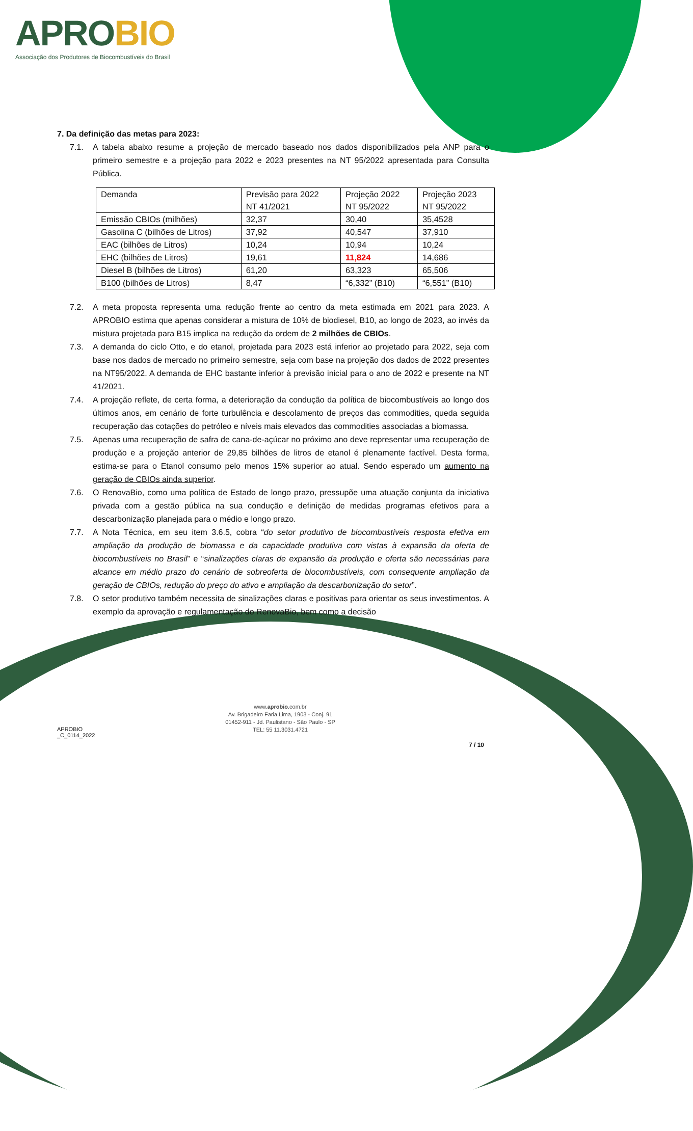APROBIO
Associação dos Produtores de Biocombustíveis do Brasil
7. Da definição das metas para 2023:
7.1. A tabela abaixo resume a projeção de mercado baseado nos dados disponibilizados pela ANP para o primeiro semestre e a projeção para 2022 e 2023 presentes na NT 95/2022 apresentada para Consulta Pública.
| Demanda | Previsão para 2022 NT 41/2021 | Projeção 2022 NT 95/2022 | Projeção 2023 NT 95/2022 |
| Emissão CBIOs (milhões) | 32,37 | 30,40 | 35,4528 |
| Gasolina C (bilhões de Litros) | 37,92 | 40,547 | 37,910 |
| EAC (bilhões de Litros) | 10,24 | 10,94 | 10,24 |
| EHC (bilhões de Litros) | 19,61 | 11,824 | 14,686 |
| Diesel B (bilhões de Litros) | 61,20 | 63,323 | 65,506 |
| B100 (bilhões de Litros) | 8,47 | “6,332” (B10) | “6,551” (B10) |
7.2. A meta proposta representa uma redução frente ao centro da meta estimada em 2021 para 2023. A APROBIO estima que apenas considerar a mistura de 10% de biodiesel, B10, ao longo de 2023, ao invés da mistura projetada para B15 implica na redução da ordem de 2 milhões de CBIOs.
7.3. A demanda do ciclo Otto, e do etanol, projetada para 2023 está inferior ao projetado para 2022, seja com base nos dados de mercado no primeiro semestre, seja com base na projeção dos dados de 2022 presentes na NT95/2022. A demanda de EHC bastante inferior à previsão inicial para o ano de 2022 e presente na NT 41/2021.
7.4. A projeção reflete, de certa forma, a deterioração da condução da política de biocombustíveis ao longo dos últimos anos, em cenário de forte turbulência e descolamento de preços das commodities, queda seguida recuperação das cotações do petróleo e níveis mais elevados das commodities associadas a biomassa.
7.5. Apenas uma recuperação de safra de cana-de-açúcar no próximo ano deve representar uma recuperação de produção e a projeção anterior de 29,85 bilhões de litros de etanol é plenamente factível. Desta forma, estima-se para o Etanol consumo pelo menos 15% superior ao atual. Sendo esperado um aumento na geração de CBIOs ainda superior.
7.6. O RenovaBio, como uma política de Estado de longo prazo, pressupõe uma atuação conjunta da iniciativa privada com a gestão pública na sua condução e definição de medidas programas efetivos para a descarbonização planejada para o médio e longo prazo.
7.7. A Nota Técnica, em seu item 3.6.5, cobra “do setor produtivo de biocombustíveis resposta efetiva em ampliação da produção de biomassa e da capacidade produtiva com vistas à expansão da oferta de biocombustíveis no Brasil” e “sinalizações claras de expansão da produção e oferta são necessárias para alcance em médio prazo do cenário de sobreoferta de biocombustíveis, com consequente ampliação da geração de CBIOs, redução do preço do ativo e ampliação da descarbonização do setor”.
7.8. O setor produtivo também necessita de sinalizações claras e positivas para orientar os seus investimentos. A exemplo da aprovação e regulamentação do RenovaBio, bem como a decisão
APROBIO
_C_0114_2022
www.aprobio.com.br
Av. Brigadeiro Faria Lima, 1903 - Conj. 91
01452-911 - Jd. Paulistano - São Paulo - SP
TEL: 55 11.3031.4721
7 / 10